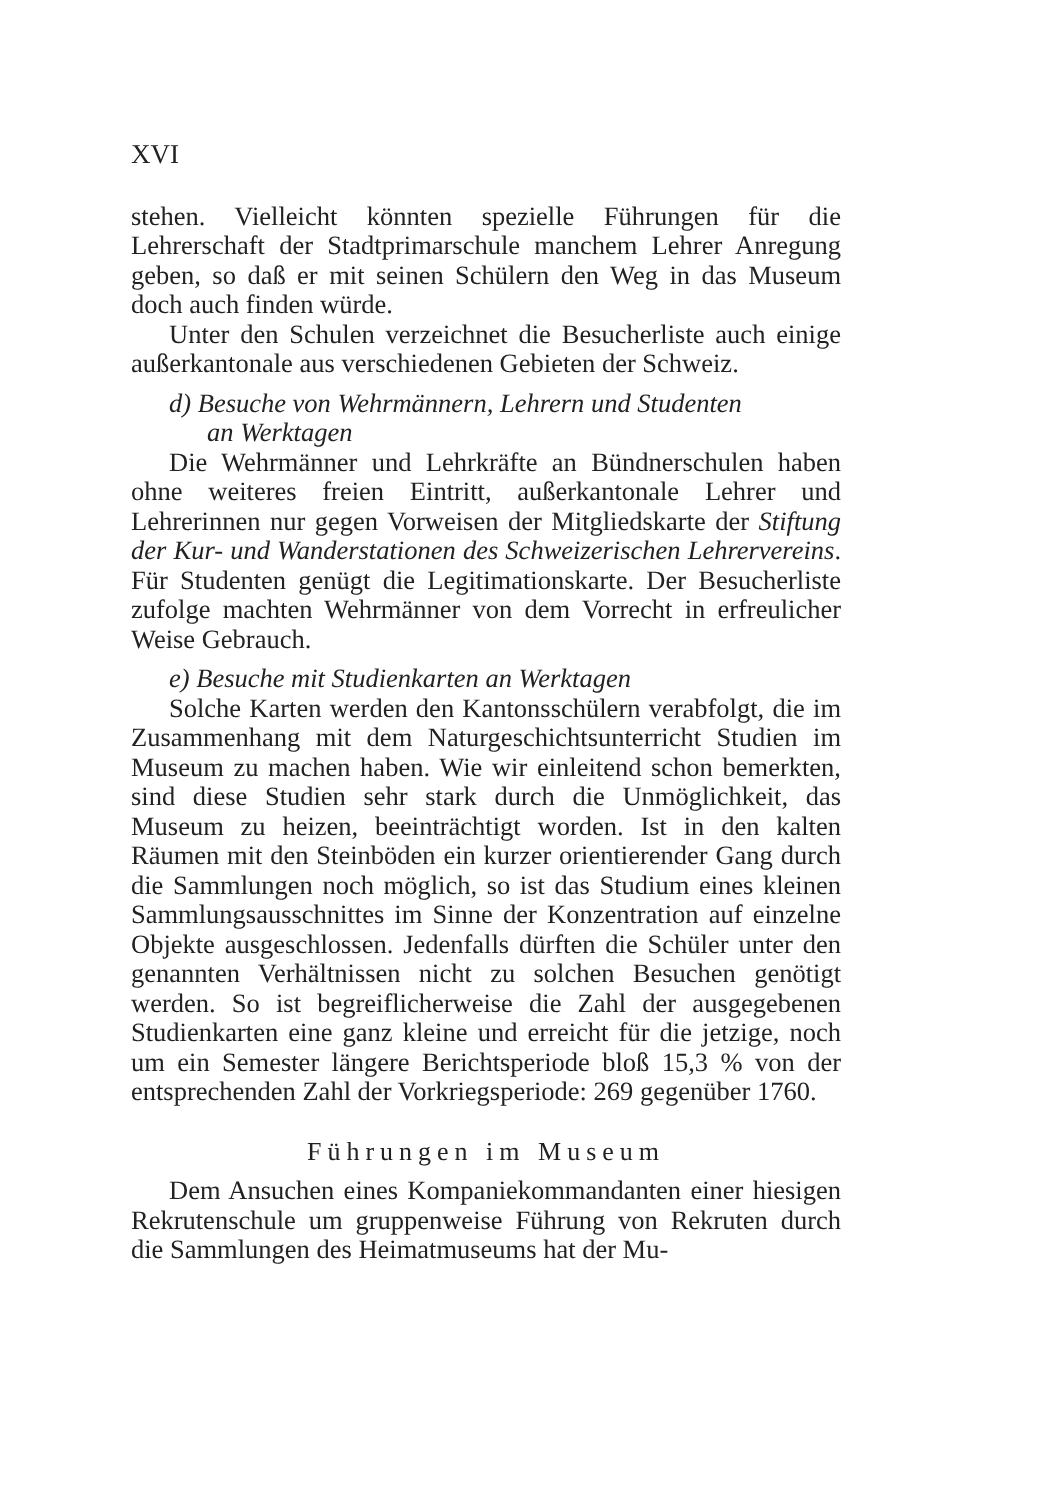XVI
stehen. Vielleicht könnten spezielle Führungen für die Lehrerschaft der Stadtprimarschule manchem Lehrer Anregung geben, so daß er mit seinen Schülern den Weg in das Museum doch auch finden würde.
Unter den Schulen verzeichnet die Besucherliste auch einige außerkantonale aus verschiedenen Gebieten der Schweiz.
d) Besuche von Wehrmännern, Lehrern und Studenten
an Werktagen
Die Wehrmänner und Lehrkräfte an Bündnerschulen haben ohne weiteres freien Eintritt, außerkantonale Lehrer und Lehrerinnen nur gegen Vorweisen der Mitgliedskarte der Stiftung der Kur- und Wanderstationen des Schweizerischen Lehrervereins. Für Studenten genügt die Legitimationskarte. Der Besucherliste zufolge machten Wehrmänner von dem Vorrecht in erfreulicher Weise Gebrauch.
e) Besuche mit Studienkarten an Werktagen
Solche Karten werden den Kantonsschülern verabfolgt, die im Zusammenhang mit dem Naturgeschichtsunterricht Studien im Museum zu machen haben. Wie wir einleitend schon bemerkten, sind diese Studien sehr stark durch die Unmöglichkeit, das Museum zu heizen, beeinträchtigt worden. Ist in den kalten Räumen mit den Steinböden ein kurzer orientierender Gang durch die Sammlungen noch möglich, so ist das Studium eines kleinen Sammlungsausschnittes im Sinne der Konzentration auf einzelne Objekte ausgeschlossen. Jedenfalls dürften die Schüler unter den genannten Verhältnissen nicht zu solchen Besuchen genötigt werden. So ist begreiflicherweise die Zahl der ausgegebenen Studienkarten eine ganz kleine und erreicht für die jetzige, noch um ein Semester längere Berichtsperiode bloß 15,3 % von der entsprechenden Zahl der Vorkriegsperiode: 269 gegenüber 1760.
Führungen im Museum
Dem Ansuchen eines Kompaniekommandanten einer hiesigen Rekrutenschule um gruppenweise Führung von Rekruten durch die Sammlungen des Heimatmuseums hat der Mu-